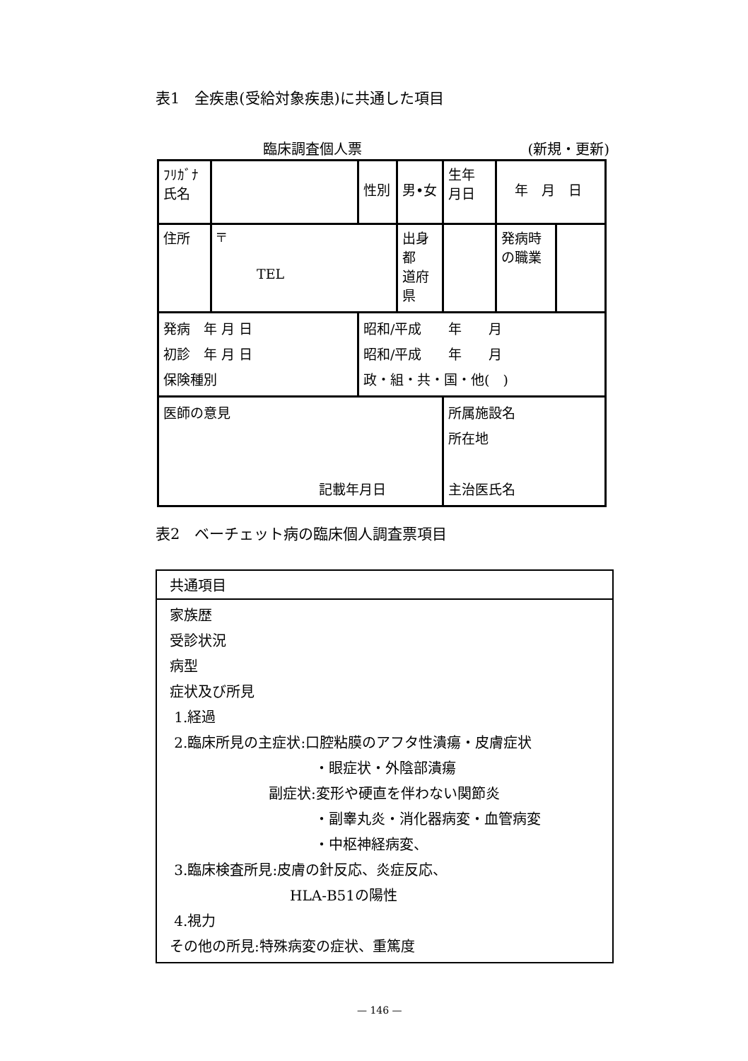表1　全疾患(受給対象疾患)に共通した項目
臨床調査個人票 (新規・更新)
| ﾌﾘｶﾞﾅ 氏名 | | | 性別 | 男•女 | 生年 月日 | 年 月 日 | |
| 住所 | 〒 TEL | | | 出身都 道府県 | | 発病時 の職業 | |
| 発病 年 月 日 初診 年 月 日 保険種別 | | 昭和/平成 年 月 昭和/平成 年 月 政・組・共・国・他( ) | | | | | |
| 医師の意見 記載年月日 | | | | | 所属施設名 所在地 主治医氏名 | | |
表2　ベーチェット病の臨床個人調査票項目
共通項目
家族歴
受診状況
病型
症状及び所見
1.経過
2.臨床所見の主症状:口腔粘膜のアフタ性潰瘍・皮膚症状
・眼症状・外陰部潰瘍
副症状:変形や硬直を伴わない関節炎
・副睾丸炎・消化器病変・血管病変
・中枢神経病変、
3.臨床検査所見:皮膚の針反応、炎症反応、
HLA-B51の陽性
4.視力
その他の所見:特殊病変の症状、重篤度
— 146 —